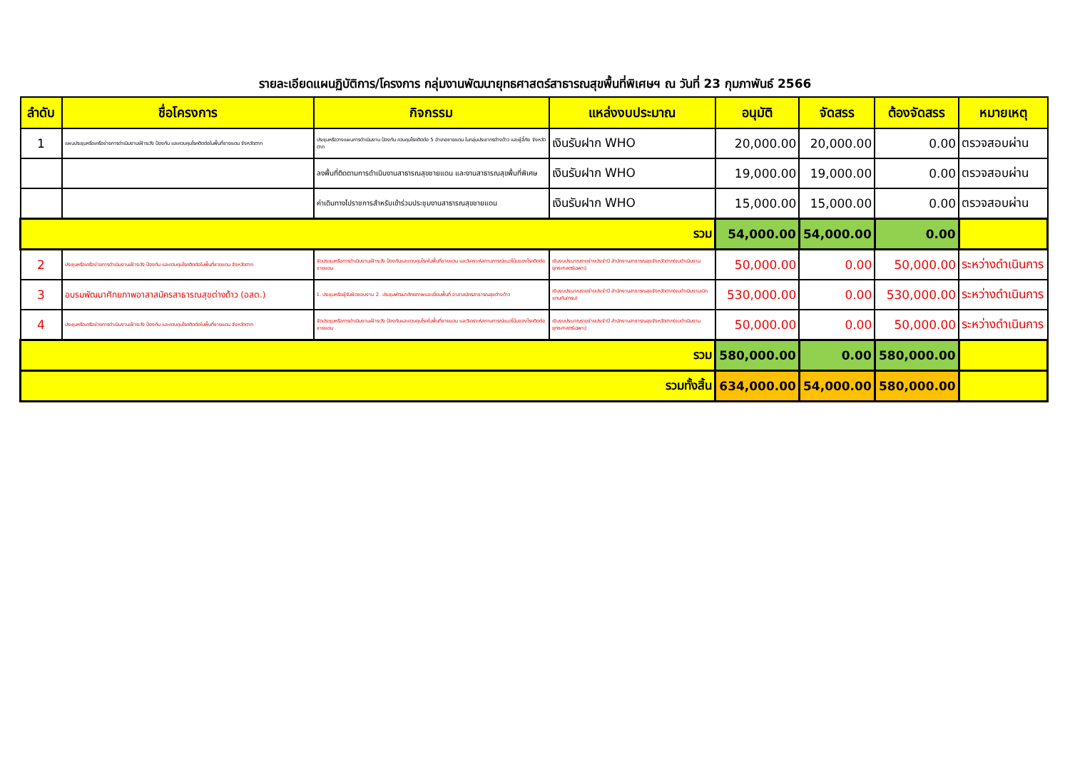รายละเอียดแผนฏิบัติการ/โครงการ กลุ่มงานพัฒนายุทธศาสตร์สาธารณสุขพื้นที่พิเศษฯ ณ วันที่ 23 กุมภาพันธ์ 2566
| ลำดับ | ชื่อโครงการ | กิจกรรม | แหล่งงบประมาณ | อนุมัติ | จัดสรร | ต้องจัดสรร | หมายเหตุ |
| --- | --- | --- | --- | --- | --- | --- | --- |
| 1 | แผนประชุมหรือเครือข่ายการดำเนินงานเฝ้าระวัง ป้องกัน และควบคุมโรคติดต่อในพื้นที่ชายแดน จังหวัดตาก | ประชุมหรือวางแผนการดำเนินงาน ป้องกัน ควบคุมโรคติดต่อ 5 อำเภอชายแดน ในกลุ่มประชากรต่างด้าว และผู้ลี้ภัย จังหวัดตาก | เงินรับฝาก WHO | 20,000.00 | 20,000.00 | 0.00 | ตรวจสอบผ่าน |
| | | ลงพื้นที่ติดตามการดำเนินงานสาธารณสุขชายแดน และงานสาธารณสุขพื้นที่พิเศษ | เงินรับฝาก WHO | 19,000.00 | 19,000.00 | 0.00 | ตรวจสอบผ่าน |
| | | ค่าเดินทางไปราชการสำหรับเข้าร่วมประชุมงานสาธารณสุขชายแดน | เงินรับฝาก WHO | 15,000.00 | 15,000.00 | 0.00 | ตรวจสอบผ่าน |
| รวม | | | | 54,000.00 | 54,000.00 | 0.00 | |
| 2 | ประชุมหรือเครือข่ายการดำเนินงานเฝ้าระวัง ป้องกัน และควบคุมโรคติดต่อในพื้นที่ชายแดน จังหวัดตาก | จัดประชุมหรือการดำเนินงานเฝ้าระวัง ป้องกันและควบคุมโรคในพื้นที่ชายแดน และวิเคราะห์สถานการณ์แนวโน้มของโรคติดต่อชายแดน | เงินงบประมาณรายจ่ายประจำปี สำนักงานสาธารณสุขจังหวัดตาก(งบดำเนินงานยุทธศาสตร์เฉพาะ) | 50,000.00 | 0.00 | 50,000.00 | ระหว่างดำเนินการ |
| 3 | อบรมพัฒนาศักยภาพอาสาสมัครสาธารณสุขต่างด้าว (อสต.) | 1. ประชุมหรือผู้รับผิดชอบงาน 2. ประชุมพัฒนาศักยภาพและเยี่ยมพื้นที่ อาสาสมัครสาธารณสุขต่างด้าว | เงินงบประมาณรายจ่ายประจำปี สำนักงานสาธารณสุขจังหวัดตาก(งบดำเนินงานเบิกแทนกัน/กรม) | 530,000.00 | 0.00 | 530,000.00 | ระหว่างดำเนินการ |
| 4 | ประชุมหรือเครือข่ายการดำเนินงานเฝ้าระวัง ป้องกัน และควบคุมโรคติดต่อในพื้นที่ชายแดน จังหวัดตาก | จัดประชุมหรือการดำเนินงานเฝ้าระวัง ป้องกันและควบคุมโรคในพื้นที่ชายแดน และวิเคราะห์สถานการณ์แนวโน้มของโรคติดต่อชายแดน | เงินงบประมาณรายจ่ายประจำปี สำนักงานสาธารณสุขจังหวัดตาก(งบดำเนินงานยุทธศาสตร์เฉพาะ) | 50,000.00 | 0.00 | 50,000.00 | ระหว่างดำเนินการ |
| รวม | | | | 580,000.00 | 0.00 | 580,000.00 | |
| รวมทั้งสิ้น | | | | 634,000.00 | 54,000.00 | 580,000.00 | |